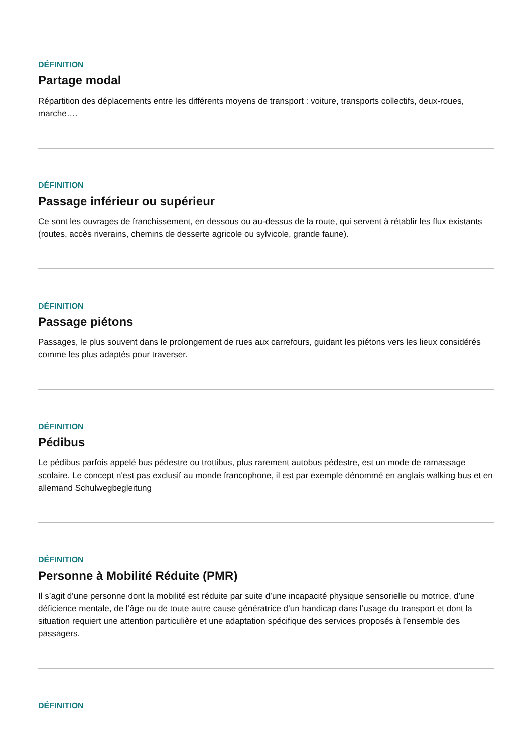DÉFINITION
Partage modal
Répartition des déplacements entre les différents moyens de transport : voiture, transports collectifs, deux-roues, marche….
DÉFINITION
Passage inférieur ou supérieur
Ce sont les ouvrages de franchissement, en dessous ou au-dessus de la route, qui servent à rétablir les flux existants (routes, accès riverains, chemins de desserte agricole ou sylvicole, grande faune).
DÉFINITION
Passage piétons
Passages, le plus souvent dans le prolongement de rues aux carrefours, guidant les piétons vers les lieux considérés comme les plus adaptés pour traverser.
DÉFINITION
Pédibus
Le pédibus parfois appelé bus pédestre ou trottibus, plus rarement autobus pédestre, est un mode de ramassage scolaire. Le concept n'est pas exclusif au monde francophone, il est par exemple dénommé en anglais walking bus et en allemand Schulwegbegleitung
DÉFINITION
Personne à Mobilité Réduite (PMR)
Il s’agit d’une personne dont la mobilité est réduite par suite d’une incapacité physique sensorielle ou motrice, d’une déficience mentale, de l’âge ou de toute autre cause génératrice d’un handicap dans l’usage du transport et dont la situation requiert une attention particulière et une adaptation spécifique des services proposés à l’ensemble des passagers.
DÉFINITION